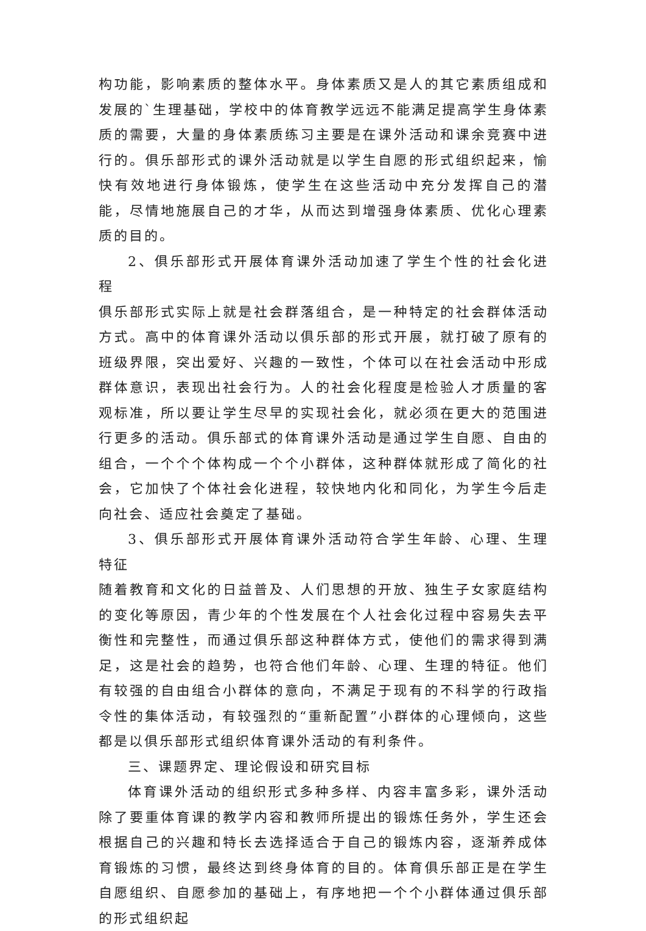构功能，影响素质的整体水平。身体素质又是人的其它素质组成和发展的`生理基础，学校中的体育教学远远不能满足提高学生身体素质的需要，大量的身体素质练习主要是在课外活动和课余竞赛中进行的。俱乐部形式的课外活动就是以学生自愿的形式组织起来，愉快有效地进行身体锻炼，使学生在这些活动中充分发挥自己的潜能，尽情地施展自己的才华，从而达到增强身体素质、优化心理素质的目的。
2、俱乐部形式开展体育课外活动加速了学生个性的社会化进程
俱乐部形式实际上就是社会群落组合，是一种特定的社会群体活动方式。高中的体育课外活动以俱乐部的形式开展，就打破了原有的班级界限，突出爱好、兴趣的一致性，个体可以在社会活动中形成群体意识，表现出社会行为。人的社会化程度是检验人才质量的客观标准，所以要让学生尽早的实现社会化，就必须在更大的范围进行更多的活动。俱乐部式的体育课外活动是通过学生自愿、自由的组合，一个个个体构成一个个小群体，这种群体就形成了简化的社会，它加快了个体社会化进程，较快地内化和同化，为学生今后走向社会、适应社会奠定了基础。
3、俱乐部形式开展体育课外活动符合学生年龄、心理、生理特征
随着教育和文化的日益普及、人们思想的开放、独生子女家庭结构的变化等原因，青少年的个性发展在个人社会化过程中容易失去平衡性和完整性，而通过俱乐部这种群体方式，使他们的需求得到满足，这是社会的趋势，也符合他们年龄、心理、生理的特征。他们有较强的自由组合小群体的意向，不满足于现有的不科学的行政指令性的集体活动，有较强烈的“重新配置”小群体的心理倾向，这些都是以俱乐部形式组织体育课外活动的有利条件。
三、课题界定、理论假设和研究目标
体育课外活动的组织形式多种多样、内容丰富多彩，课外活动除了要重体育课的教学内容和教师所提出的锻炼任务外，学生还会根据自己的兴趣和特长去选择适合于自己的锻炼内容，逐渐养成体育锻炼的习惯，最终达到终身体育的目的。体育俱乐部正是在学生自愿组织、自愿参加的基础上，有序地把一个个小群体通过俱乐部的形式组织起